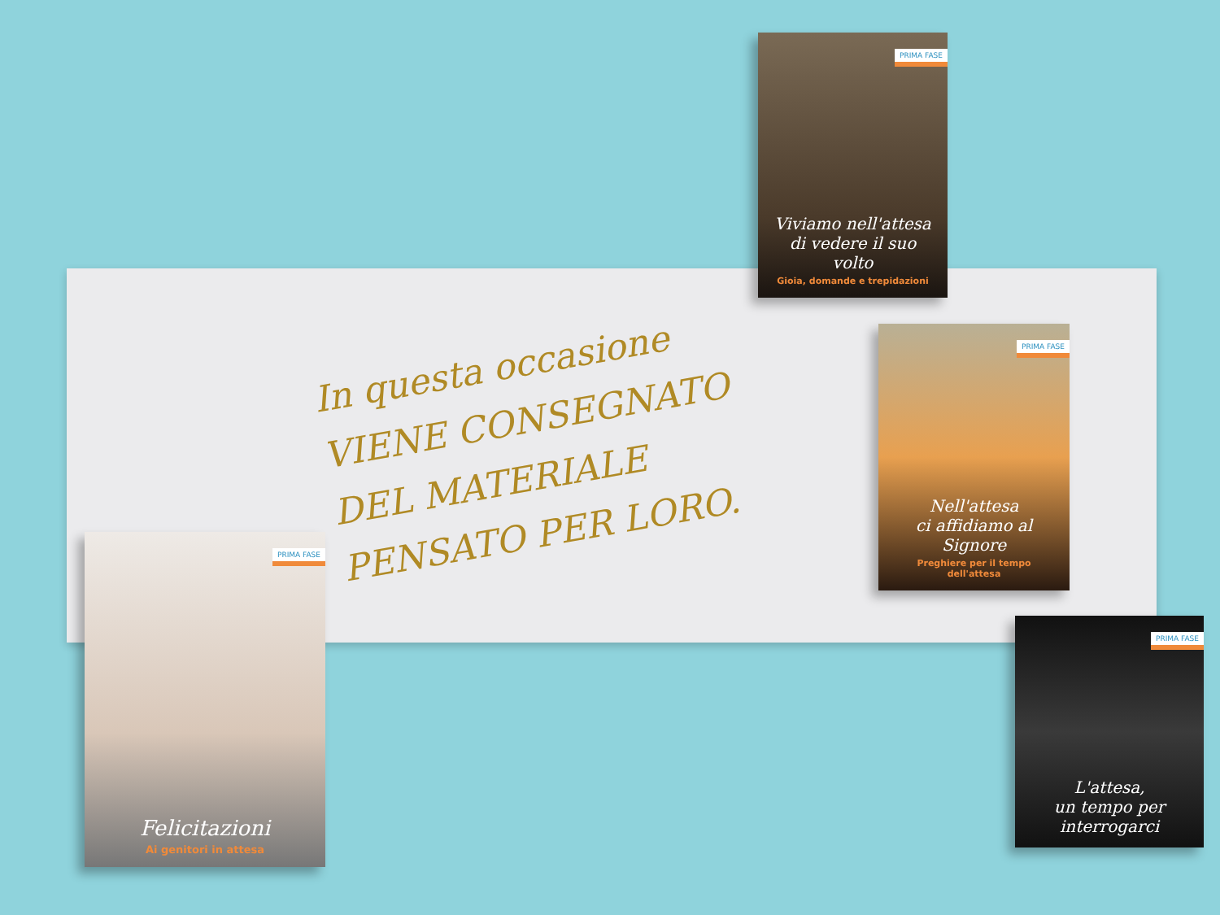In questa occasione
VIENE CONSEGNATO
DEL MATERIALE
PENSATO PER LORO.
PRIMA FASE
Viviamo nell'attesa
di vedere il suo volto
Gioia, domande e trepidazioni
PRIMA FASE
Nell'attesa
ci affidiamo al Signore
Preghiere per il tempo dell'attesa
PRIMA FASE
Felicitazioni
Ai genitori in attesa
PRIMA FASE
L'attesa,
un tempo per interrogarci